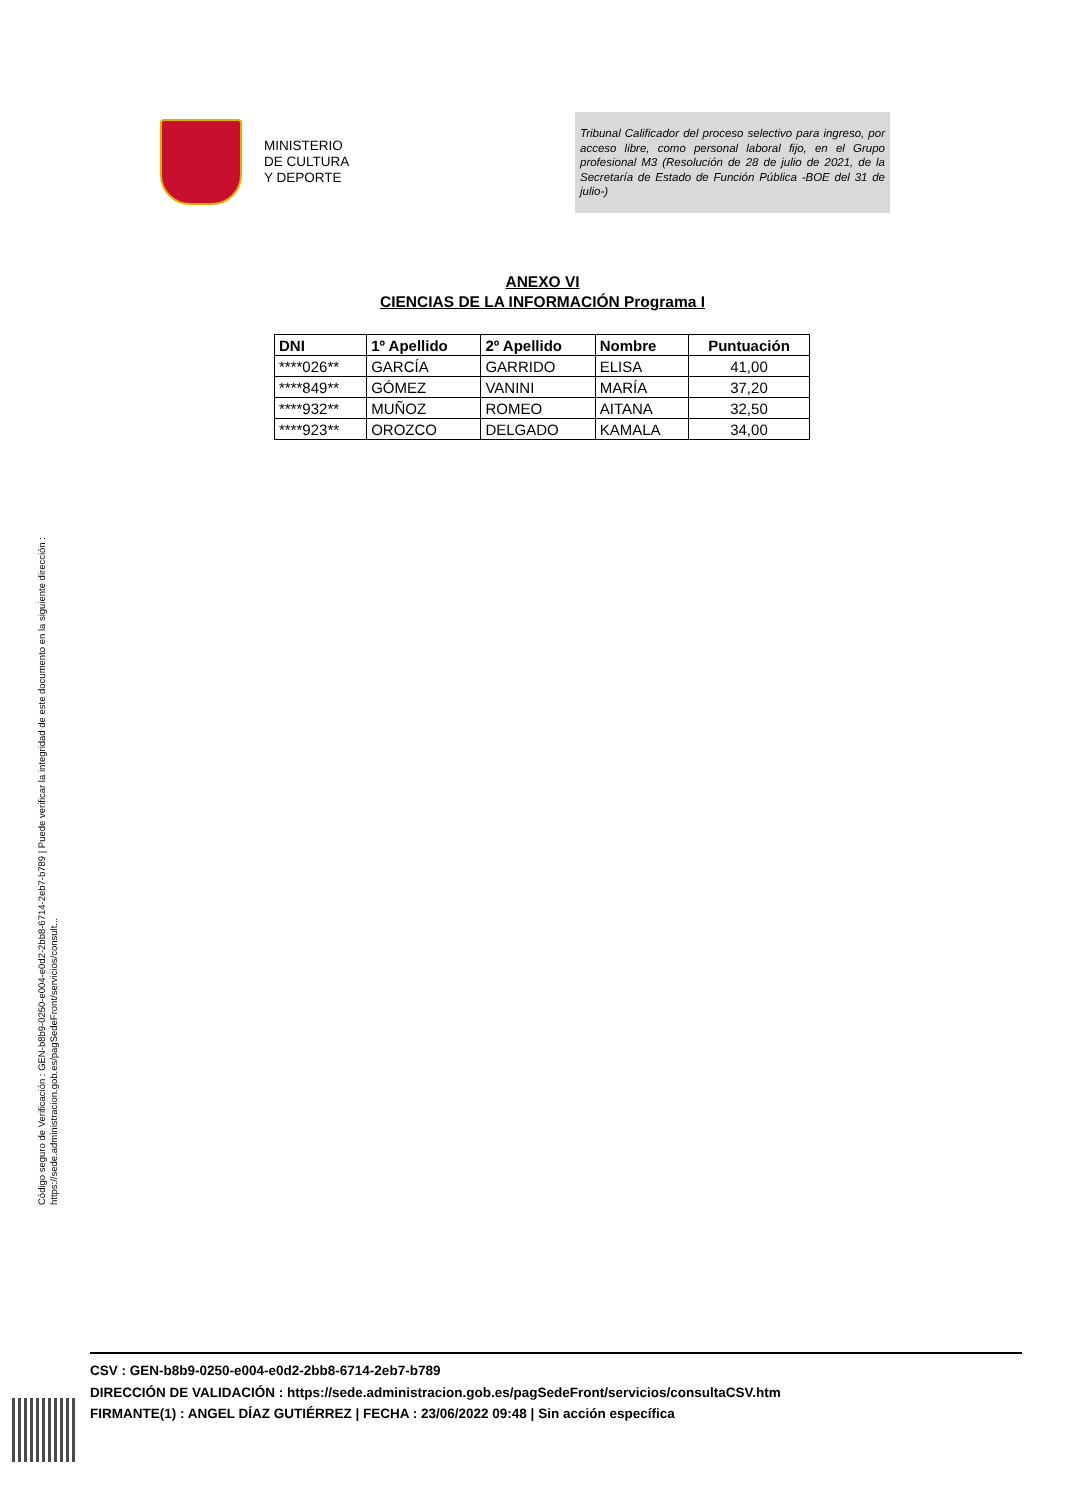MINISTERIO
DE CULTURA
Y DEPORTE
Tribunal Calificador del proceso selectivo para ingreso, por acceso libre, como personal laboral fijo, en el Grupo profesional M3 (Resolución de 28 de julio de 2021, de la Secretaría de Estado de Función Pública -BOE del 31 de julio-)
ANEXO VI
CIENCIAS DE LA INFORMACIÓN Programa I
| DNI | 1º Apellido | 2º Apellido | Nombre | Puntuación |
| --- | --- | --- | --- | --- |
| ****026** | GARCÍA | GARRIDO | ELISA | 41,00 |
| ****849** | GÓMEZ | VANINI | MARÍA | 37,20 |
| ****932** | MUÑOZ | ROMEO | AITANA | 32,50 |
| ****923** | OROZCO | DELGADO | KAMALA | 34,00 |
Código seguro de Verificación : GEN-b8b9-0250-e004-e0d2-2bb8-6714-2eb7-b789 | Puede verificar la integridad de este documento en la siguiente dirección :
https://sede.administracion.gob.es/pagSedeFront/servicios/consult...
CSV : GEN-b8b9-0250-e004-e0d2-2bb8-6714-2eb7-b789
DIRECCIÓN DE VALIDACIÓN : https://sede.administracion.gob.es/pagSedeFront/servicios/consultaCSV.htm
FIRMANTE(1) : ANGEL DÍAZ GUTIÉRREZ | FECHA : 23/06/2022 09:48 | Sin acción específica